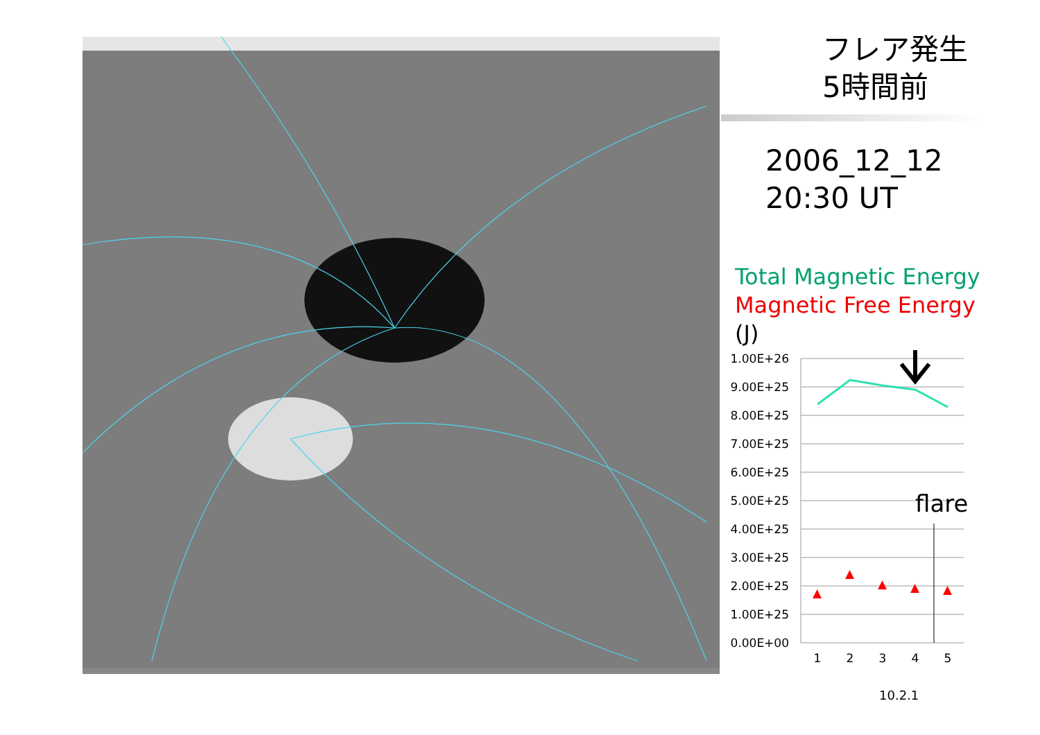フレア発生
5時間前
2006_12_12
20:30 UT
Total Magnetic Energy
Magnetic Free Energy
(J)
1.00E+26
9.00E+25
8.00E+25
7.00E+25
6.00E+25
5.00E+25
4.00E+25
3.00E+25
2.00E+25
1.00E+25
0.00E+00
▲
▲
▲
▲
▲
1
2
3
4
5
flare
10.2.1